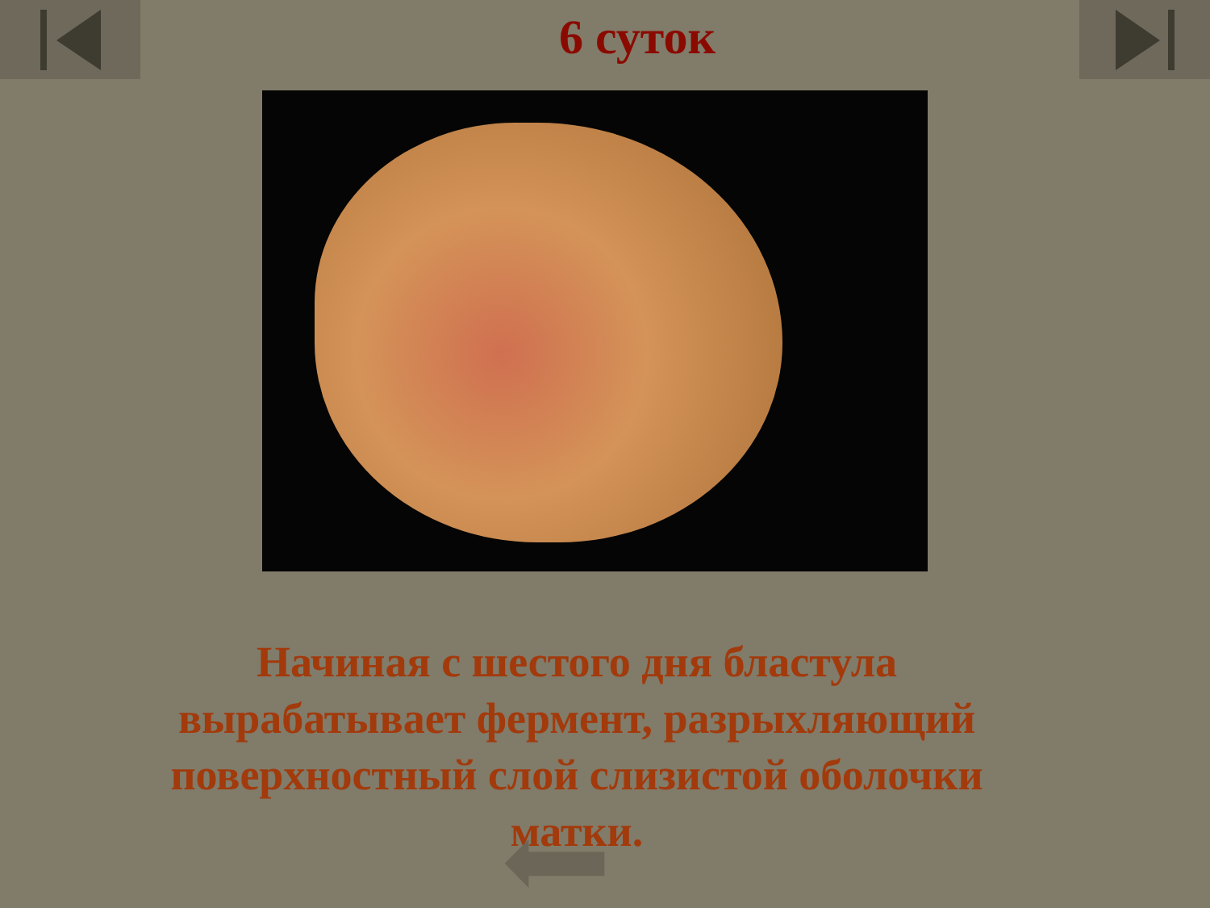6 суток
Начиная с шестого дня бластула вырабатывает фермент, разрыхляющий поверхностный слой слизистой оболочки матки.